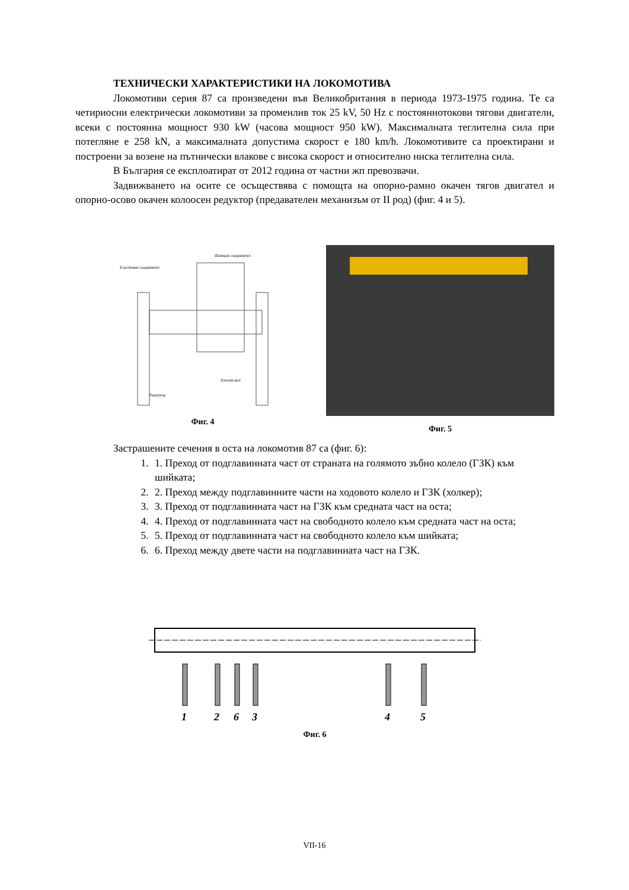ТЕХНИЧЕСКИ ХАРАКТЕРИСТИКИ НА ЛОКОМОТИВА
Локомотиви серия 87 са произведени във Великобритания в периода 1973-1975 година. Те са четириосни електрически локомотиви за променлив ток 25 kV, 50 Hz с постояннотокови тягови двигатели, всеки с постоянна мощност 930 kW (часова мощност 950 kW). Максималната теглителна сила при потегляне е 258 kN, а максималната допустима скорост е 180 km/h. Локомотивите са проектирани и построени за возене на пътнически влакове с висока скорост и относително ниска теглителна сила.
В България се експлоатират от 2012 година от частни жп превозвачи.
Задвижването на осите се осъществява с помощта на опорно-рамно окачен тягов двигател и опорно-осово окачен колоосен редуктор (предавателен механизъм от II род) (фиг. 4 и 5).
Еластичен съединител
Шлицов съединител
Редуктор
Плътен вал
Фиг. 4
Фиг. 5
Застрашените сечения в оста на локомотив 87 са (фиг. 6):
1. 1. Преход от подглавинната част от страната на голямото зъбно колело (ГЗК) към шийката;
2. 2. Преход между подглавинните части на ходовото колело и ГЗК (холкер);
3. 3. Преход от подглавинната част на ГЗК към средната част на оста;
4. 4. Преход от подглавинната част на свободното колело към средната част на оста;
5. 5. Преход от подглавинната част на свободното колело към шийката;
6. 6. Преход между двете части на подглавинната част на ГЗК.
1
2
6
3
4
5
Фиг. 6
VII-16